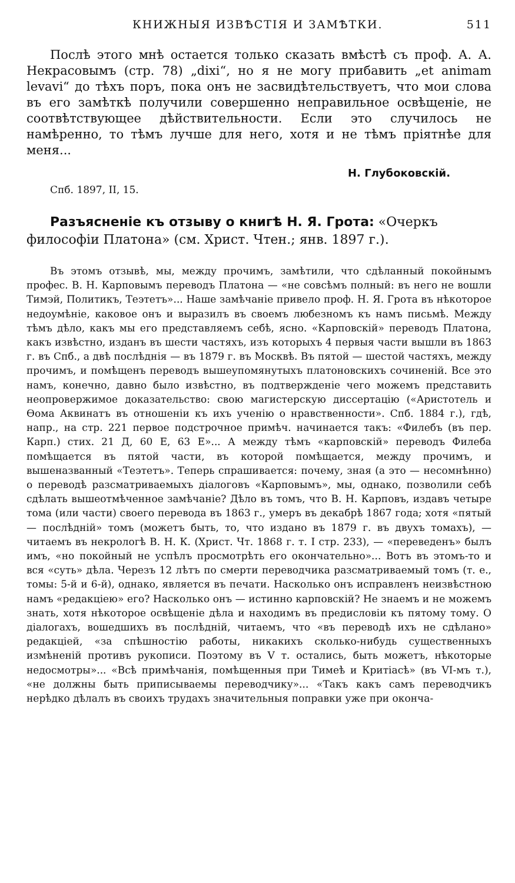КНИЖНЫЯ ИЗВѢСТІЯ И ЗАМѢТКИ. 511
Послѣ этого мнѣ остается только сказать вмѣстѣ съ проф. А. А. Некрасовымъ (стр. 78) „dixi“, но я не могу прибавить „et animam levavi“ до тѣхъ поръ, пока онъ не засвидѣтельствуетъ, что мои слова въ его замѣткѣ получили совершенно неправильное освѣщеніе, не соотвѣтствующее дѣйствительности. Если это случилось не намѣренно, то тѣмъ лучше для него, хотя и не тѣмъ пріятнѣе для меня...
Н. Глубоковскій.
Спб. 1897, II, 15.
Разъясненіе къ отзыву о книгѣ Н. Я. Грота: «Очеркъ философіи Платона» (см. Христ. Чтен.; янв. 1897 г.).
Въ этомъ отзывѣ, мы, между прочимъ, замѣтили, что сдѣланный покойнымъ профес. В. Н. Карповымъ переводъ Платона — «не совсѣмъ полный: въ него не вошли Тимэй, Политикъ, Теэтетъ»... Наше замѣчаніе привело проф. Н. Я. Грота въ нѣкоторое недоумѣніе, каковое онъ и выразилъ въ своемъ любезномъ къ намъ письмѣ. Между тѣмъ дѣло, какъ мы его представляемъ себѣ, ясно. «Карповскій» переводъ Платона, какъ извѣстно, изданъ въ шести частяхъ, изъ которыхъ 4 первыя части вышли въ 1863 г. въ Спб., а двѣ послѣднія — въ 1879 г. въ Москвѣ. Въ пятой — шестой частяхъ, между прочимъ, и помѣщенъ переводъ вышеупомянутыхъ платоновскихъ сочиненій. Все это намъ, конечно, давно было извѣстно, въ подтвержденіе чего можемъ представить неопровержимое доказательство: свою магистерскую диссертацію («Аристотель и Ѳома Аквинатъ въ отношеніи къ ихъ ученію о нравственности». Спб. 1884 г.), гдѣ, напр., на стр. 221 первое подстрочное примѣч. начинается такъ: «Филебъ (въ пер. Карп.) стих. 21 Д, 60 Е, 63 Е»... А между тѣмъ «карповскій» переводъ Филеба помѣщается въ пятой части, въ которой помѣщается, между прочимъ, и вышеназванный «Теэтетъ». Теперь спрашивается: почему, зная (а это — несомнѣнно) о переводѣ разсматриваемыхъ діалоговъ «Карповымъ», мы, однако, позволили себѣ сдѣлать вышеотмѣченное замѣчаніе? Дѣло въ томъ, что В. Н. Карповъ, издавъ четыре тома (или части) своего перевода въ 1863 г., умеръ въ декабрѣ 1867 года; хотя «пятый — послѣдній» томъ (можетъ быть, то, что издано въ 1879 г. въ двухъ томахъ), — читаемъ въ некрологѣ В. Н. К. (Христ. Чт. 1868 г. т. I стр. 233), — «переведенъ» былъ имъ, «но покойный не успѣлъ просмотрѣть его окончательно»... Вотъ въ этомъ-то и вся «суть» дѣла. Черезъ 12 лѣтъ по смерти переводчика разсматриваемый томъ (т. е., томы: 5-й и 6-й), однако, является въ печати. Насколько онъ исправленъ неизвѣстною намъ «редакціею» его? Насколько онъ — истинно карповскій? Не знаемъ и не можемъ знать, хотя нѣкоторое освѣщеніе дѣла и находимъ въ предисловіи къ пятому тому. О діалогахъ, вошедшихъ въ послѣдній, читаемъ, что «въ переводѣ ихъ не сдѣлано» редакціей, «за спѣшностію работы, никакихъ сколько-нибудь существенныхъ измѣненій противъ рукописи. Поэтому въ V т. остались, быть можетъ, нѣкоторые недосмотры»... «Всѣ примѣчанія, помѣщенныя при Тимеѣ и Критіасѣ» (въ VI-мъ т.), «не должны быть приписываемы переводчику»... «Такъ какъ самъ переводчикъ нерѣдко дѣлалъ въ своихъ трудахъ значительныя поправки уже при оконча-